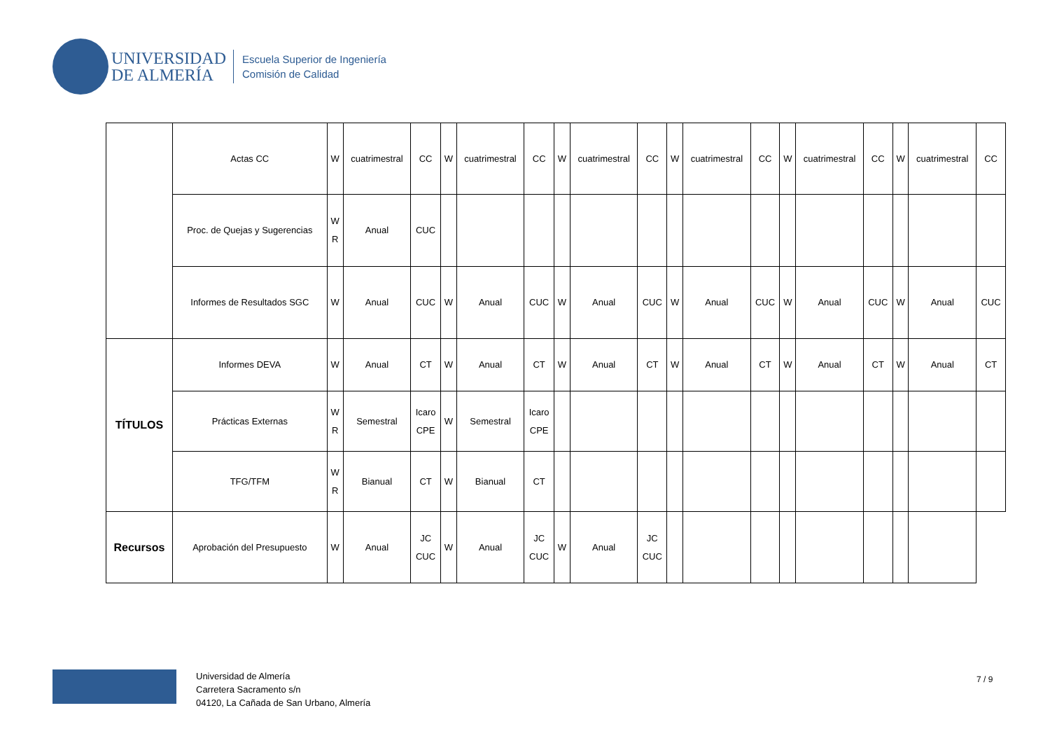UNIVERSIDAD
DE ALMERÍA
Escuela Superior de Ingeniería
Comisión de Calidad
| | Actas CC | W | cuatrimestral | CC | W | cuatrimestral | CC | W | cuatrimestral | CC | W | cuatrimestral | CC | W | cuatrimestral | CC | W | cuatrimestral | CC |
| | Proc. de Quejas y Sugerencias | W R | Anual | CUC | | | | | | | | | | | | | | | |
| | Informes de Resultados SGC | W | Anual | CUC | W | Anual | CUC | W | Anual | CUC | W | Anual | CUC | W | Anual | CUC | W | Anual | CUC |
| TÍTULOS | Informes DEVA | W | Anual | CT | W | Anual | CT | W | Anual | CT | W | Anual | CT | W | Anual | CT | W | Anual | CT |
| | Prácticas Externas | W R | Semestral | Icaro CPE | W | Semestral | Icaro CPE | | | | | | | | | | | | |
| | TFG/TFM | W R | Bianual | CT | W | Bianual | CT | | | | | | | | | | | | |
| Recursos | Aprobación del Presupuesto | W | Anual | JC CUC | W | Anual | JC CUC | W | Anual | JC CUC | | | | | | | | | |
Universidad de Almería
Carretera Sacramento s/n
04120, La Cañada de San Urbano, Almería
7 / 9